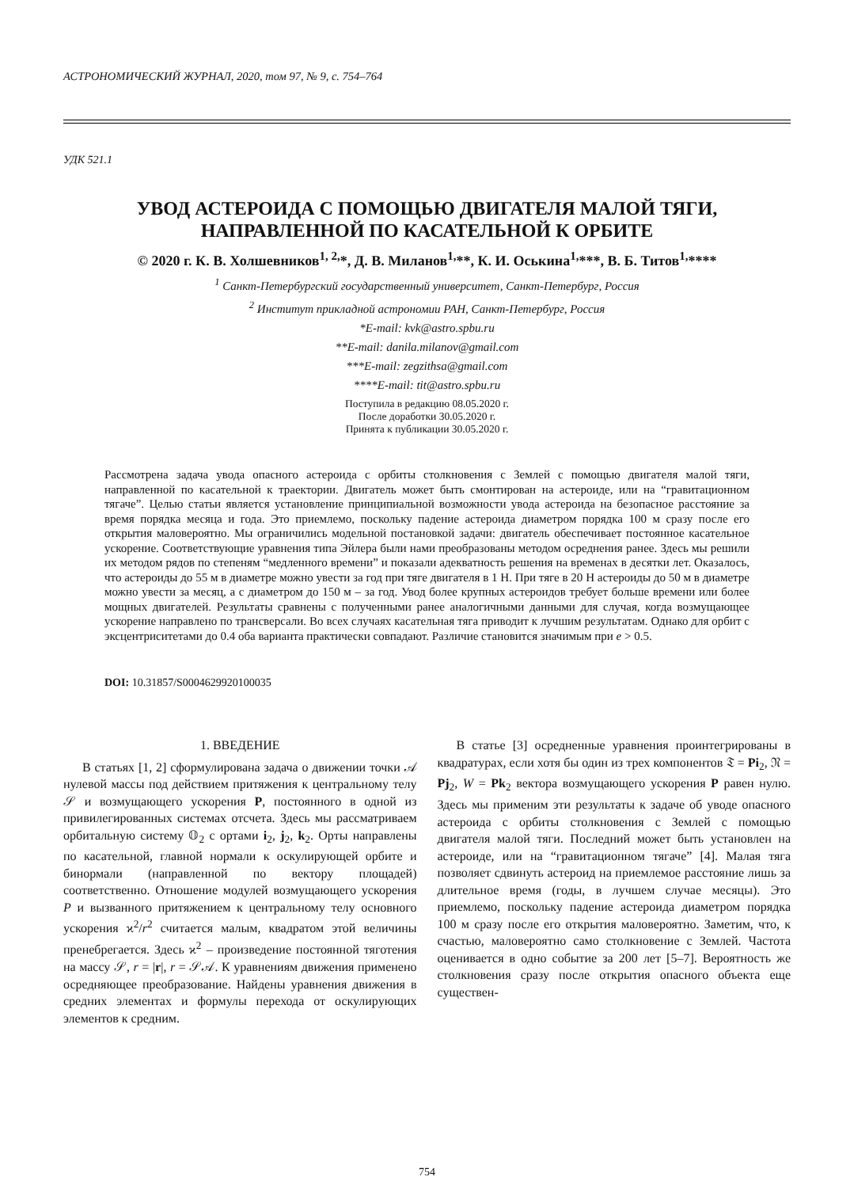АСТРОНОМИЧЕСКИЙ ЖУРНАЛ, 2020, том 97, № 9, с. 754–764
УДК 521.1
УВОД АСТЕРОИДА С ПОМОЩЬЮ ДВИГАТЕЛЯ МАЛОЙ ТЯГИ,
НАПРАВЛЕННОЙ ПО КАСАТЕЛЬНОЙ К ОРБИТЕ
© 2020 г. К. В. Холшевников<sup>1, 2,</sup>*, Д. В. Миланов<sup>1,</sup>**, К. И. Оськина<sup>1,</sup>***, В. Б. Титов<sup>1,</sup>****
<sup>1</sup> Санкт-Петербургский государственный университет, Санкт-Петербург, Россия
<sup>2</sup> Институт прикладной астрономии РАН, Санкт-Петербург, Россия
*E-mail: kvk@astro.spbu.ru
**E-mail: danila.milanov@gmail.com
***E-mail: zegzithsa@gmail.com
****E-mail: tit@astro.spbu.ru
Поступила в редакцию 08.05.2020 г.
После доработки 30.05.2020 г.
Принята к публикации 30.05.2020 г.
Рассмотрена задача увода опасного астероида с орбиты столкновения с Землей с помощью двигателя малой тяги, направленной по касательной к траектории. Двигатель может быть смонтирован на астероиде, или на “гравитационном тягаче”. Целью статьи является установление принципиальной возможности увода астероида на безопасное расстояние за время порядка месяца и года. Это приемлемо, поскольку падение астероида диаметром порядка 100 м сразу после его открытия маловероятно. Мы ограничились модельной постановкой задачи: двигатель обеспечивает постоянное касательное ускорение. Соответствующие уравнения типа Эйлера были нами преобразованы методом осреднения ранее. Здесь мы решили их методом рядов по степеням “медленного времени” и показали адекватность решения на временах в десятки лет. Оказалось, что астероиды до 55 м в диаметре можно увести за год при тяге двигателя в 1 Н. При тяге в 20 Н астероиды до 50 м в диаметре можно увести за месяц, а с диаметром до 150 м – за год. Увод более крупных астероидов требует больше времени или более мощных двигателей. Результаты сравнены с полученными ранее аналогичными данными для случая, когда возмущающее ускорение направлено по трансверсали. Во всех случаях касательная тяга приводит к лучшим результатам. Однако для орбит с эксцентриситетами до 0.4 оба варианта практически совпадают. Различие становится значимым при e > 0.5.
DOI: 10.31857/S0004629920100035
1. ВВЕДЕНИЕ
В статьях [1, 2] сформулирована задача о движении точки 𝒜 нулевой массы под действием притяжения к центральному телу 𝒮 и возмущающего ускорения P, постоянного в одной из привилегированных системах отсчета. Здесь мы рассматриваем орбитальную систему 𝕆<sub>2</sub> с ортами i<sub>2</sub>, j<sub>2</sub>, k<sub>2</sub>. Орты направлены по касательной, главной нормали к оскулирующей орбите и бинормали (направленной по вектору площадей) соответственно. Отношение модулей возмущающего ускорения P и вызванного притяжением к центральному телу основного ускорения ϰ<sup>2</sup>/r<sup>2</sup> считается малым, квадратом этой величины пренебрегается. Здесь ϰ<sup>2</sup> – произведение постоянной тяготения на массу 𝒮, r = |r|, r = 𝒮𝒜. К уравнениям движения применено осредняющее преобразование. Найдены уравнения движения в средних элементах и формулы перехода от оскулирующих элементов к средним.
В статье [3] осредненные уравнения проинтегрированы в квадратурах, если хотя бы один из трех компонентов 𝔗 = Pi<sub>2</sub>, 𝔑 = Pj<sub>2</sub>, W = Pk<sub>2</sub> вектора возмущающего ускорения P равен нулю. Здесь мы применим эти результаты к задаче об уводе опасного астероида с орбиты столкновения с Землей с помощью двигателя малой тяги. Последний может быть установлен на астероиде, или на “гравитационном тягаче” [4]. Малая тяга позволяет сдвинуть астероид на приемлемое расстояние лишь за длительное время (годы, в лучшем случае месяцы). Это приемлемо, поскольку падение астероида диаметром порядка 100 м сразу после его открытия маловероятно. Заметим, что, к счастью, маловероятно само столкновение с Землей. Частота оценивается в одно событие за 200 лет [5–7]. Вероятность же столкновения сразу после открытия опасного объекта еще существен-
754